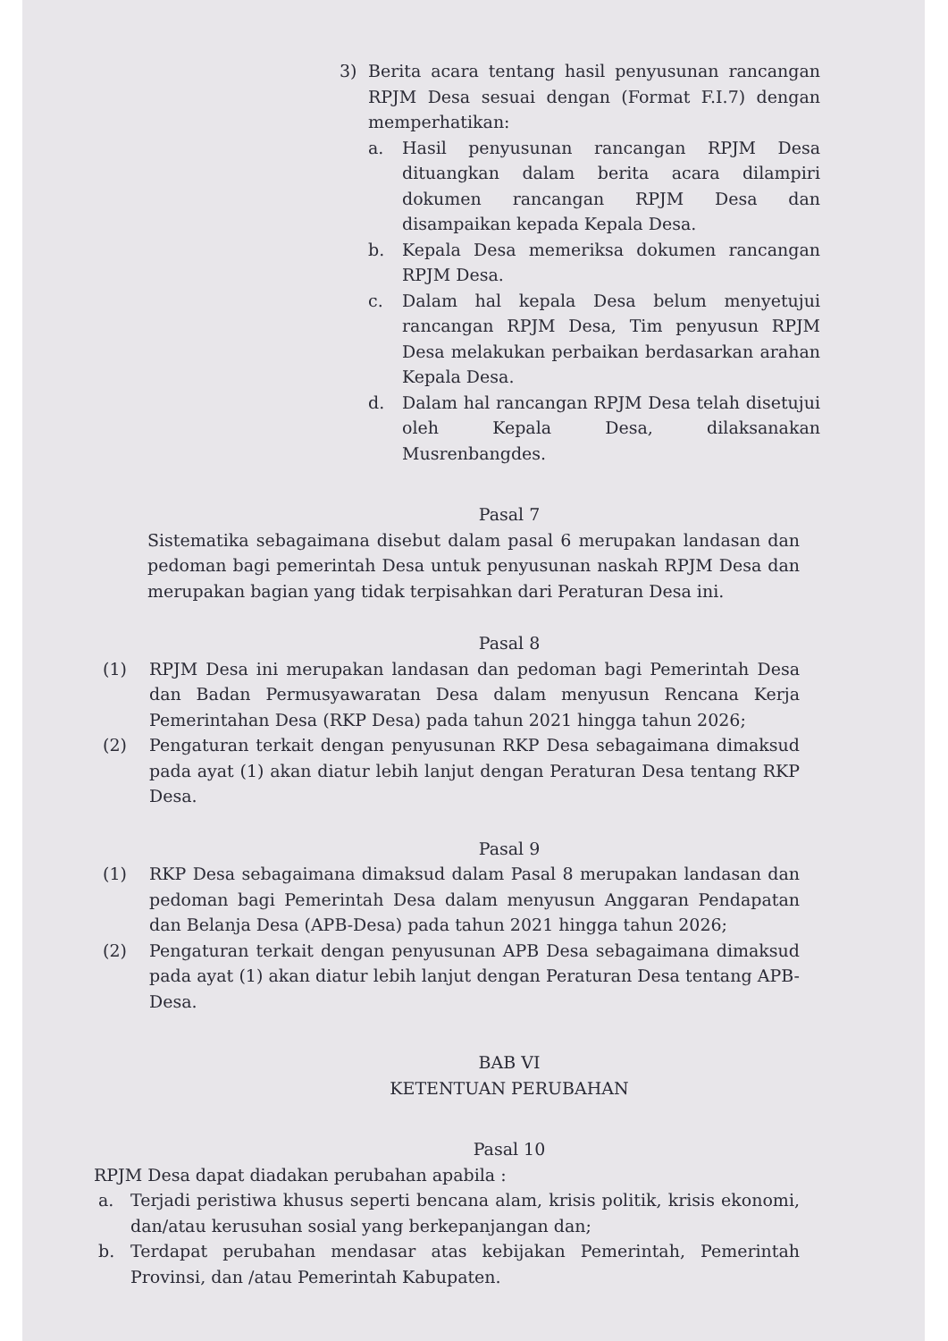3) Berita acara tentang hasil penyusunan rancangan RPJM Desa sesuai dengan (Format F.I.7) dengan memperhatikan:
a. Hasil penyusunan rancangan RPJM Desa dituangkan dalam berita acara dilampiri dokumen rancangan RPJM Desa dan disampaikan kepada Kepala Desa.
b. Kepala Desa memeriksa dokumen rancangan RPJM Desa.
c. Dalam hal kepala Desa belum menyetujui rancangan RPJM Desa, Tim penyusun RPJM Desa melakukan perbaikan berdasarkan arahan Kepala Desa.
d. Dalam hal rancangan RPJM Desa telah disetujui oleh Kepala Desa, dilaksanakan Musrenbangdes.
Pasal 7
Sistematika sebagaimana disebut dalam pasal 6 merupakan landasan dan pedoman bagi pemerintah Desa untuk penyusunan naskah RPJM Desa dan merupakan bagian yang tidak terpisahkan dari Peraturan Desa ini.
Pasal 8
(1) RPJM Desa ini merupakan landasan dan pedoman bagi Pemerintah Desa dan Badan Permusyawaratan Desa dalam menyusun Rencana Kerja Pemerintahan Desa (RKP Desa) pada tahun 2021 hingga tahun 2026;
(2) Pengaturan terkait dengan penyusunan RKP Desa sebagaimana dimaksud pada ayat (1) akan diatur lebih lanjut dengan Peraturan Desa tentang RKP Desa.
Pasal 9
(1) RKP Desa sebagaimana dimaksud dalam Pasal 8 merupakan landasan dan pedoman bagi Pemerintah Desa dalam menyusun Anggaran Pendapatan dan Belanja Desa (APB-Desa) pada tahun 2021 hingga tahun 2026;
(2) Pengaturan terkait dengan penyusunan APB Desa sebagaimana dimaksud pada ayat (1) akan diatur lebih lanjut dengan Peraturan Desa tentang APB-Desa.
BAB VI
KETENTUAN PERUBAHAN
Pasal 10
RPJM Desa dapat diadakan perubahan apabila :
a. Terjadi peristiwa khusus seperti bencana alam, krisis politik, krisis ekonomi, dan/atau kerusuhan sosial yang berkepanjangan dan;
b. Terdapat perubahan mendasar atas kebijakan Pemerintah, Pemerintah Provinsi, dan /atau Pemerintah Kabupaten.